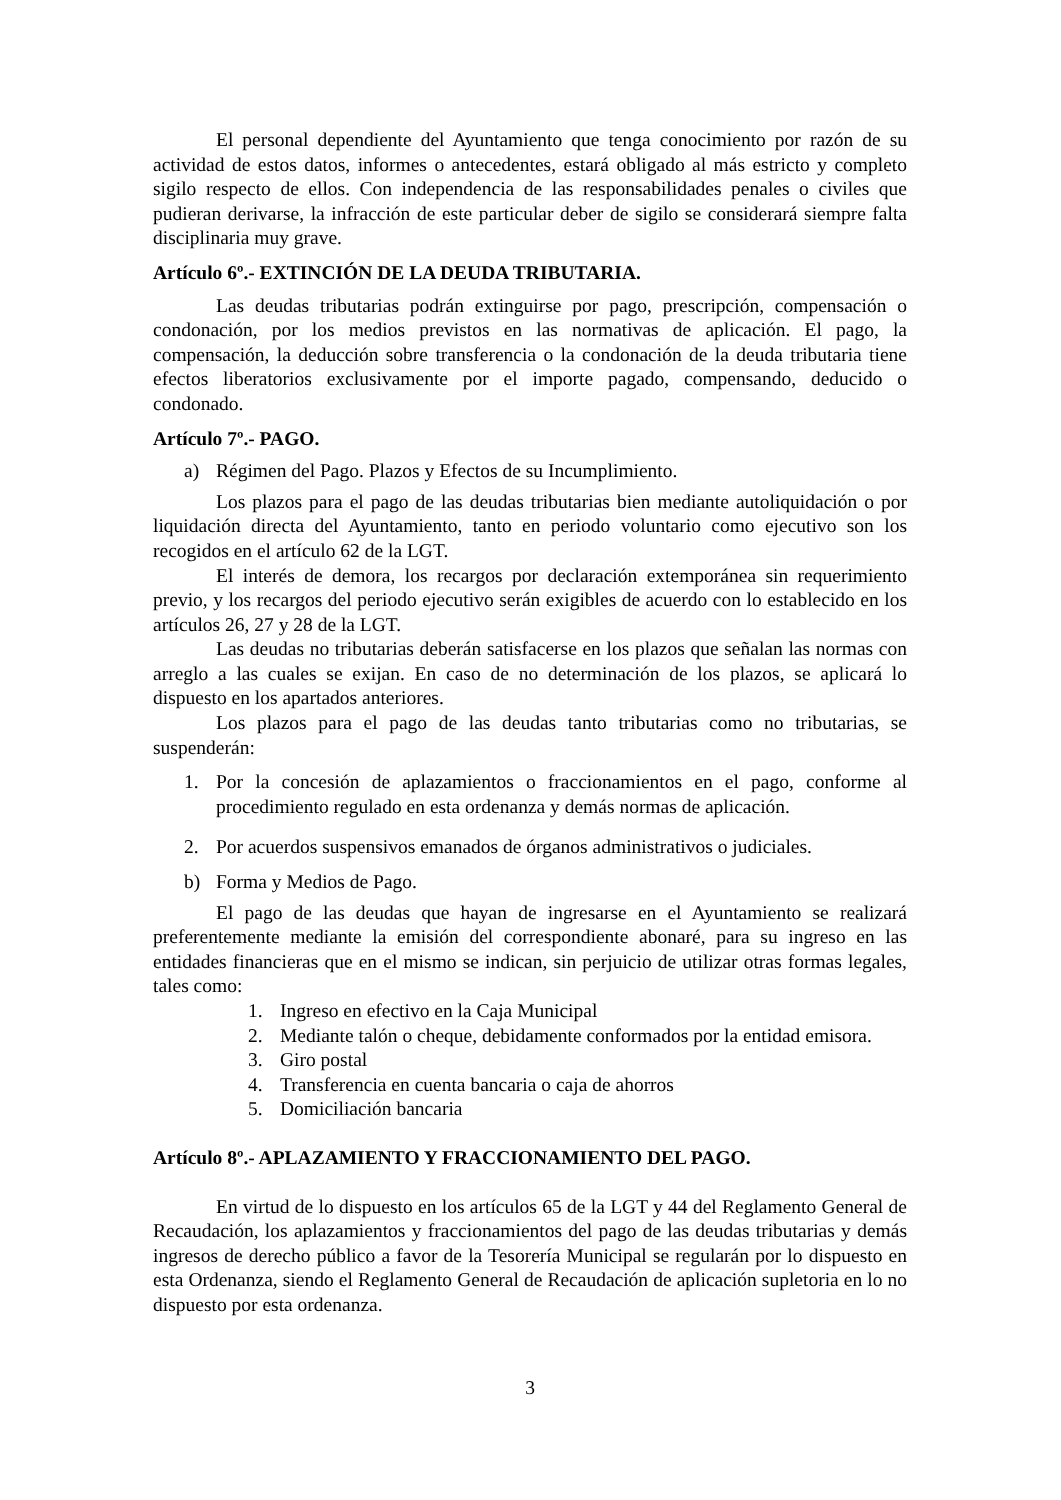El personal dependiente del Ayuntamiento que tenga conocimiento por razón de su actividad de estos datos, informes o antecedentes, estará obligado al más estricto y completo sigilo respecto de ellos. Con independencia de las responsabilidades penales o civiles que pudieran derivarse, la infracción de este particular deber de sigilo se considerará siempre falta disciplinaria muy grave.
Artículo 6º.- EXTINCIÓN DE LA DEUDA TRIBUTARIA.
Las deudas tributarias podrán extinguirse por pago, prescripción, compensación o condonación, por los medios previstos en las normativas de aplicación. El pago, la compensación, la deducción sobre transferencia o la condonación de la deuda tributaria tiene efectos liberatorios exclusivamente por el importe pagado, compensando, deducido o condonado.
Artículo 7º.- PAGO.
a) Régimen del Pago. Plazos y Efectos de su Incumplimiento.
Los plazos para el pago de las deudas tributarias bien mediante autoliquidación o por liquidación directa del Ayuntamiento, tanto en periodo voluntario como ejecutivo son los recogidos en el artículo 62 de la LGT.
El interés de demora, los recargos por declaración extemporánea sin requerimiento previo, y los recargos del periodo ejecutivo serán exigibles de acuerdo con lo establecido en los artículos 26, 27 y 28 de la LGT.
Las deudas no tributarias deberán satisfacerse en los plazos que señalan las normas con arreglo a las cuales se exijan. En caso de no determinación de los plazos, se aplicará lo dispuesto en los apartados anteriores.
Los plazos para el pago de las deudas tanto tributarias como no tributarias, se suspenderán:
1. Por la concesión de aplazamientos o fraccionamientos en el pago, conforme al procedimiento regulado en esta ordenanza y demás normas de aplicación.
2. Por acuerdos suspensivos emanados de órganos administrativos o judiciales.
b) Forma y Medios de Pago.
El pago de las deudas que hayan de ingresarse en el Ayuntamiento se realizará preferentemente mediante la emisión del correspondiente abonaré, para su ingreso en las entidades financieras que en el mismo se indican, sin perjuicio de utilizar otras formas legales, tales como:
1. Ingreso en efectivo en la Caja Municipal
2. Mediante talón o cheque, debidamente conformados por la entidad emisora.
3. Giro postal
4. Transferencia en cuenta bancaria o caja de ahorros
5. Domiciliación bancaria
Artículo 8º.- APLAZAMIENTO Y FRACCIONAMIENTO DEL PAGO.
En virtud de lo dispuesto en los artículos 65 de la LGT y 44 del Reglamento General de Recaudación, los aplazamientos y fraccionamientos del pago de las deudas tributarias y demás ingresos de derecho público a favor de la Tesorería Municipal se regularán por lo dispuesto en esta Ordenanza, siendo el Reglamento General de Recaudación de aplicación supletoria en lo no dispuesto por esta ordenanza.
3